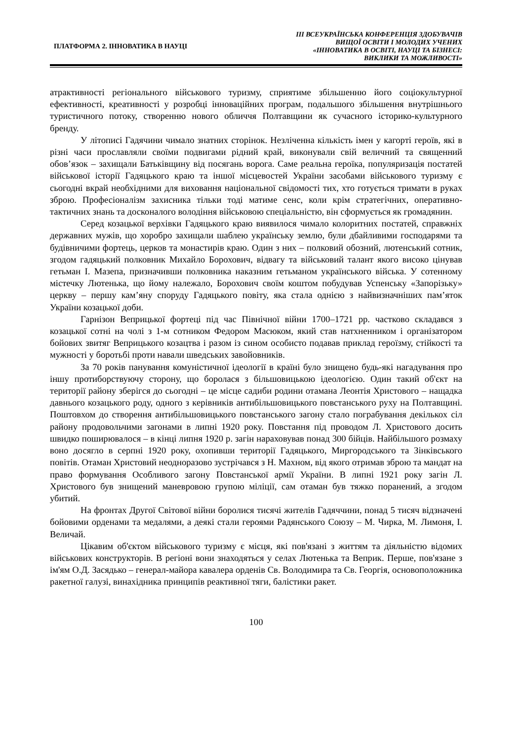ПЛАТФОРМА 2. ІННОВАТИКА В НАУЦІ
ІІІ ВСЕУКРАЇНСЬКА КОНФЕРЕНЦІЯ ЗДОБУВАЧІВ
ВИЩОЇ ОСВІТИ І МОЛОДИХ УЧЕНИХ
«ІННОВАТИКА В ОСВІТІ, НАУЦІ ТА БІЗНЕСІ:
ВИКЛИКИ ТА МОЖЛИВОСТІ»
атрактивності регіонального військового туризму, сприятиме збільшенню його соціокультурної ефективності, креативності у розробці інноваційних програм, подальшого збільшення внутрішнього туристичного потоку, створенню нового обличчя Полтавщини як сучасного історико-культурного бренду.
У літописі Гадячини чимало знатних сторінок. Незліченна кількість імен у кагорті героїв, які в різні часи прославляли своїми подвигами рідний край, виконували свій величний та священний обов’язок – захищали Батьківщину від посягань ворога. Саме реальна героїка, популяризація постатей військової історії Гадяцького краю та іншої місцевостей України засобами військового туризму є сьогодні вкрай необхідними для виховання національної свідомості тих, хто готується тримати в руках зброю. Професіоналізм захисника тільки тоді матиме сенс, коли крім стратегічних, оперативно-тактичних знань та досконалого володіння військовою спеціальністю, він сформується як громадянин.
Серед козацької верхівки Гадяцького краю виявилося чимало колоритних постатей, справжніх державних мужів, що хоробро захищали шаблею українську землю, були дбайливими господарями та будівничими фортець, церков та монастирів краю. Один з них – полковий обозний, лютенський сотник, згодом гадяцький полковник Михайло Борохович, відвагу та військовий талант якого високо цінував гетьман І. Мазепа, призначивши полковника наказним гетьманом українського війська. У сотенному містечку Лютенька, що йому належало, Борохович своїм коштом побудував Успенську «Запорізьку» церкву – першу кам’яну споруду Гадяцького повіту, яка стала однією з найвизначніших пам’яток України козацької доби.
Гарнізон Веприцької фортеці під час Північної війни 1700–1721 рр. частково складався з козацької сотні на чолі з 1-м сотником Федором Масюком, який став натхненником і організатором бойових звитяг Веприцького козацтва і разом із сином особисто подавав приклад героїзму, стійкості та мужності у боротьбі проти навали шведських завойовників.
За 70 років панування комуністичної ідеології в країні було знищено будь-які нагадування про іншу протиборствуючу сторону, що боролася з більшовицькою ідеологією. Один такий об'єкт на території району зберігся до сьогодні – це місце садиби родини отамана Леонтія Христового – нащадка давнього козацького роду, одного з керівників антибільшовицького повстанського руху на Полтавщині. Поштовхом до створення антибільшовицького повстанського загону стало пограбування декількох сіл району продовольчими загонами в липні 1920 року. Повстання під проводом Л. Христового досить швидко поширювалося – в кінці липня 1920 р. загін нараховував понад 300 бійців. Найбільшого розмаху воно досягло в серпні 1920 року, охопивши території Гадяцького, Миргородського та Зінківського повітів. Отаман Христовий неодноразово зустрічався з Н. Махном, від якого отримав зброю та мандат на право формування Особливого загону Повстанської армії України. В липні 1921 року загін Л. Христового був знищений маневровою групою міліції, сам отаман був тяжко поранений, а згодом убитий.
На фронтах Другої Світової війни боролися тисячі жителів Гадяччини, понад 5 тисяч відзначені бойовими орденами та медалями, а деякі стали героями Радянського Союзу – М. Чирка, М. Лимоня, І. Величай.
Цікавим об'єктом військового туризму є місця, які пов'язані з життям та діяльністю відомих військових конструкторів. В регіоні вони знаходяться у селах Лютенька та Веприк. Перше, пов'язане з ім'ям О.Д. Засядько – генерал-майора кавалера орденів Св. Володимира та Св. Георгія, основоположника ракетної галузі, винахідника принципів реактивної тяги, балістики ракет.
100